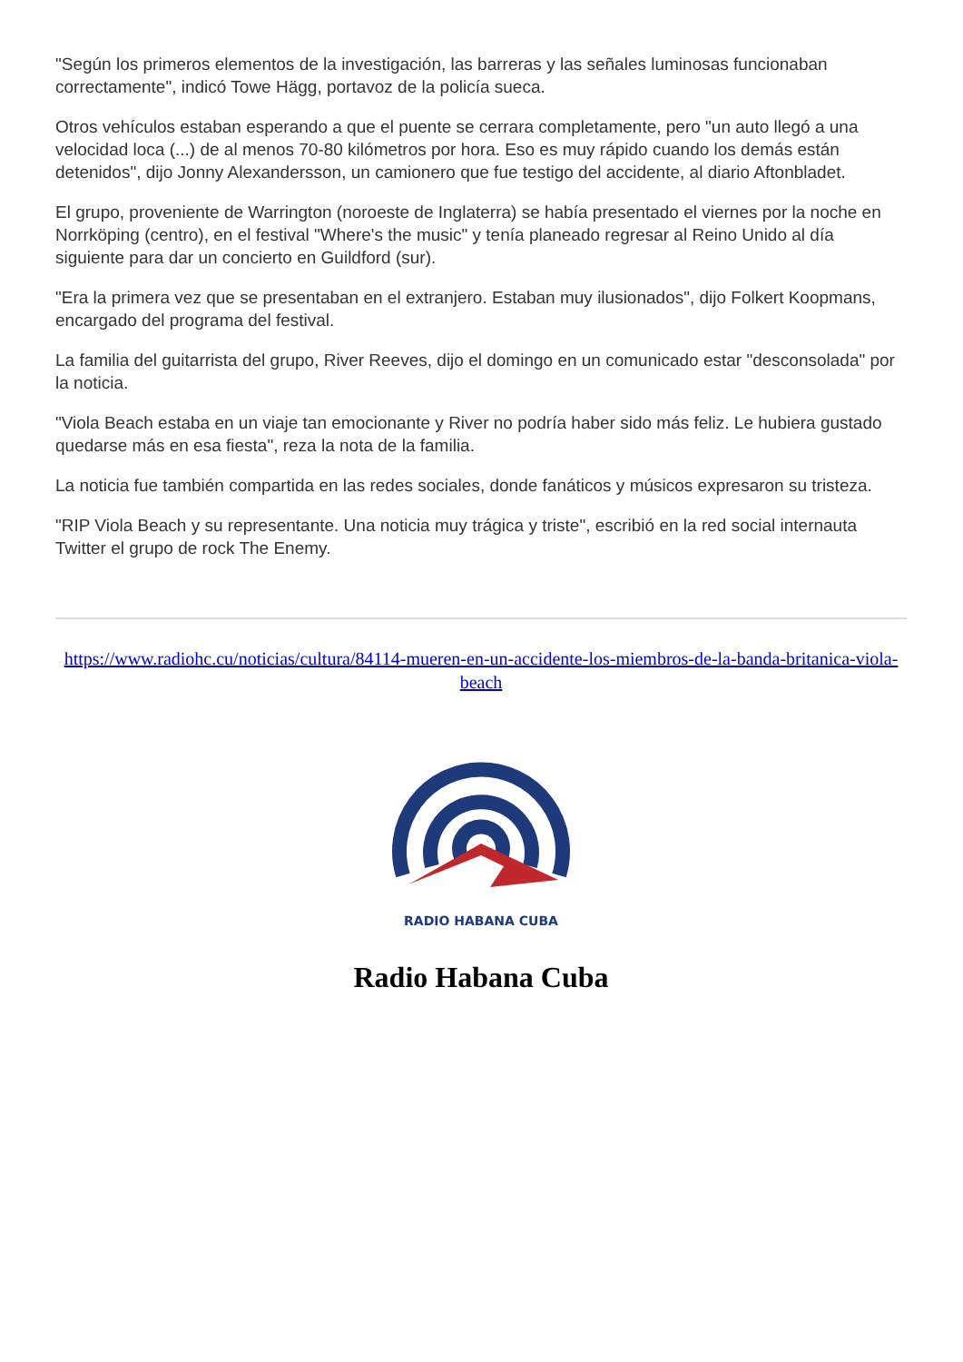"Según los primeros elementos de la investigación, las barreras y las señales luminosas funcionaban correctamente", indicó Towe Hägg, portavoz de la policía sueca.
Otros vehículos estaban esperando a que el puente se cerrara completamente, pero "un auto llegó a una velocidad loca (...) de al menos 70-80 kilómetros por hora. Eso es muy rápido cuando los demás están detenidos", dijo Jonny Alexandersson, un camionero que fue testigo del accidente, al diario Aftonbladet.
El grupo, proveniente de Warrington (noroeste de Inglaterra) se había presentado el viernes por la noche en Norrköping (centro), en el festival "Where's the music" y tenía planeado regresar al Reino Unido al día siguiente para dar un concierto en Guildford (sur).
"Era la primera vez que se presentaban en el extranjero. Estaban muy ilusionados", dijo Folkert Koopmans, encargado del programa del festival.
La familia del guitarrista del grupo, River Reeves, dijo el domingo en un comunicado estar "desconsolada" por la noticia.
"Viola Beach estaba en un viaje tan emocionante y River no podría haber sido más feliz. Le hubiera gustado quedarse más en esa fiesta", reza la nota de la familia.
La noticia fue también compartida en las redes sociales, donde fanáticos y músicos expresaron su tristeza.
"RIP Viola Beach y su representante. Una noticia muy trágica y triste", escribió en la red social internauta Twitter el grupo de rock The Enemy.
https://www.radiohc.cu/noticias/cultura/84114-mueren-en-un-accidente-los-miembros-de-la-banda-britanica-viola-beach
RADIO HABANA CUBA
Radio Habana Cuba